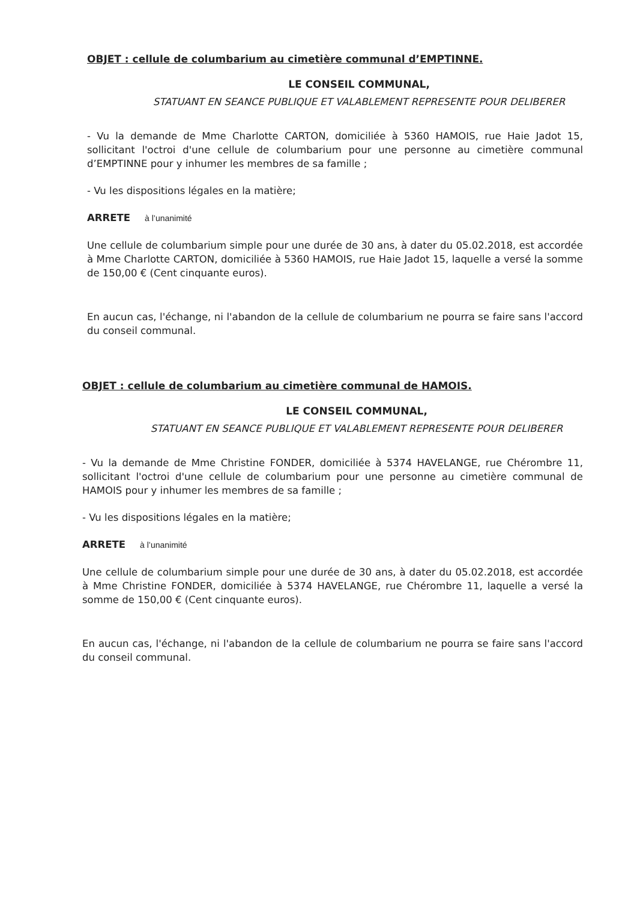OBJET : cellule de columbarium au cimetière communal d’EMPTINNE.
LE CONSEIL COMMUNAL,
STATUANT EN SEANCE PUBLIQUE ET VALABLEMENT REPRESENTE POUR DELIBERER
- Vu la demande de Mme Charlotte CARTON, domiciliée à 5360 HAMOIS, rue Haie Jadot 15, sollicitant l'octroi d'une cellule de columbarium pour une personne au cimetière communal d’EMPTINNE pour y inhumer les membres de sa famille ;
- Vu les dispositions légales en la matière;
ARRETE à l’unanimité
Une cellule de columbarium simple pour une durée de 30 ans, à dater du 05.02.2018, est accordée à Mme Charlotte CARTON, domiciliée à 5360 HAMOIS, rue Haie Jadot 15, laquelle a versé la somme de 150,00 € (Cent cinquante euros).
En aucun cas, l'échange, ni l'abandon de la cellule de columbarium ne pourra se faire sans l'accord du conseil communal.
OBJET : cellule de columbarium au cimetière communal de HAMOIS.
LE CONSEIL COMMUNAL,
STATUANT EN SEANCE PUBLIQUE ET VALABLEMENT REPRESENTE POUR DELIBERER
- Vu la demande de Mme Christine FONDER, domiciliée à 5374 HAVELANGE, rue Chérombre 11, sollicitant l'octroi d'une cellule de columbarium pour une personne au cimetière communal de HAMOIS pour y inhumer les membres de sa famille ;
- Vu les dispositions légales en la matière;
ARRETE à l’unanimité
Une cellule de columbarium simple pour une durée de 30 ans, à dater du 05.02.2018, est accordée à Mme Christine FONDER, domiciliée à 5374 HAVELANGE, rue Chérombre 11, laquelle a versé la somme de 150,00 € (Cent cinquante euros).
En aucun cas, l'échange, ni l'abandon de la cellule de columbarium ne pourra se faire sans l'accord du conseil communal.